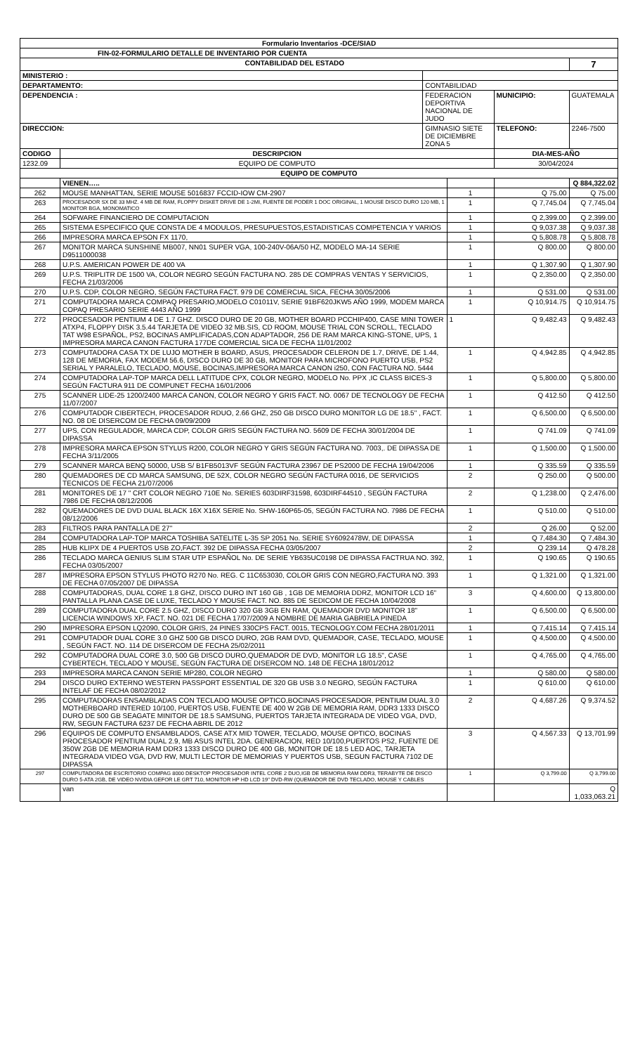| Formulario Inventarios -DCE/SIAD | | | | | | |
| FIN-02-FORMULARIO DETALLE DE INVENTARIO POR CUENTA | | | | | | |
| CONTABILIDAD DEL ESTADO | | | | | | 7 |
| MINISTERIO : | | | | | | |
| DEPARTAMENTO: | | CONTABILIDAD | | | | |
| DEPENDENCIA : | | FEDERACION DEPORTIVA NACIONAL DE JUDO | | MUNICIPIO: | | GUATEMALA |
| DIRECCION: | | GIMNASIO SIETE DE DICIEMBRE ZONA 5 | | TELEFONO: | | 2246-7500 |
| CODIGO | DESCRIPCION | | | DIA-MES-AÑO | | |
| 1232.09 | EQUIPO DE COMPUTO | | | 30/04/2024 | | |
| EQUIPO DE COMPUTO | | | | | | |
| | VIENEN….. | | | | Q 884,322.02 | |
| 262 | MOUSE MANHATTAN, SERIE MOUSE 5016837 FCCID-IOW CM-2907 | | 1 | Q 75.00 | Q 75.00 | |
| 263 | PROCESADOR SX DE 33 MHZ. 4 MB DE RAM, FLOPPY DISKET DRIVE DE 1-2MI, FUENTE DE PODER 1 DOC ORIGINAL, 1 MOUSE DISCO DURO 120 MB, 1 MONITOR BGA, MONOMATICO | | 1 | Q 7,745.04 | Q 7,745.04 | |
| 264 | SOFWARE FINANCIERO DE COMPUTACION | | 1 | Q 2,399.00 | Q 2,399.00 | |
| 265 | SISTEMA ESPECIFICO QUE CONSTA DE 4 MODULOS, PRESUPUESTOS,ESTADISTICAS COMPETENCIA Y VARIOS | | 1 | Q 9,037.38 | Q 9,037.38 | |
| 266 | IMPRESORA MARCA EPSON FX 1170, | | 1 | Q 5,808.78 | Q 5,808.78 | |
| 267 | MONITOR MARCA SUNSHINE MB007, NN01 SUPER VGA, 100-240V-06A/50 HZ, MODELO MA-14 SERIE D9511000038 | | 1 | Q 800.00 | Q 800.00 | |
| 268 | U.P.S. AMERICAN POWER DE 400 VA | | 1 | Q 1,307.90 | Q 1,307.90 | |
| 269 | U.P.S. TRIPLITR DE 1500 VA, COLOR NEGRO SEGÚN FACTURA NO. 285 DE COMPRAS VENTAS Y SERVICIOS, FECHA 21/03/2006 | | 1 | Q 2,350.00 | Q 2,350.00 | |
| 270 | U.P.S. CDP, COLOR NEGRO, SEGÚN FACTURA FACT. 979 DE COMERCIAL SICA, FECHA 30/05/2006 | | 1 | Q 531.00 | Q 531.00 | |
| 271 | COMPUTADORA MARCA COMPAQ PRESARIO,MODELO C01011V, SERIE 91BF620JKW5 AÑO 1999, MODEM MARCA COPAQ PRESARIO SERIE 4443 AÑO 1999 | | 1 | Q 10,914.75 | Q 10,914.75 | |
| 272 | PROCESADOR PENTIUM 4 DE 1.7 GHZ. DISCO DURO DE 20 GB, MOTHER BOARD PCCHIP400, CASE MINI TOWER ATXP4, FLOPPY DISK 3.5.44 TARJETA DE VIDEO 32 MB.SIS, CD ROOM, MOUSE TRIAL CON SCROLL, TECLADO TAT W98 ESPAÑOL, PS2, BOCINAS AMPLIFICADAS,CON ADAPTADOR, 256 DE RAM MARCA KING-STONE, UPS, 1 IMPRESORA MARCA CANON FACTURA 177DE COMERCIAL SICA DE FECHA 11/01/2002 | | 1 | Q 9,482.43 | Q 9,482.43 | |
| 273 | COMPUTADORA CASA TX DE LUJO MOTHER B BOARD, ASUS, PROCESADOR CELERON DE 1.7, DRIVE, DE 1.44, 128 DE MEMORIA, FAX MODEM 56.6, DISCO DURO DE 30 GB, MONITOR PARA MICROFONO PUERTO USB, PS2 SERIAL Y PARALELO, TECLADO, MOUSE, BOCINAS,IMPRESORA MARCA CANON i250, CON FACTURA NO. 5444 | | 1 | Q 4,942.85 | Q 4,942.85 | |
| 274 | COMPUTADORA LAP-TOP MARCA DELL LATITUDE CPX, COLOR NEGRO, MODELO No. PPX ,IC CLASS BICES-3 SEGÚN FACTURA 911 DE COMPUNET FECHA 16/01/2006 | | 1 | Q 5,800.00 | Q 5,800.00 | |
| 275 | SCANNER LIDE-25 1200/2400 MARCA CANON, COLOR NEGRO Y GRIS FACT. NO. 0067 DE TECNOLOGY DE FECHA 11/07/2007 | | 1 | Q 412.50 | Q 412.50 | |
| 276 | COMPUTADOR CIBERTECH, PROCESADOR RDUO, 2.66 GHZ, 250 GB DISCO DURO MONITOR LG DE 18.5" , FACT. NO. 08 DE DISERCOM DE FECHA 09/09/2009 | | 1 | Q 6,500.00 | Q 6,500.00 | |
| 277 | UPS, CON REGULADOR, MARCA CDP, COLOR GRIS SEGÚN FACTURA NO. 5609 DE FECHA 30/01/2004 DE DIPASSA | | 1 | Q 741.09 | Q 741.09 | |
| 278 | IMPRESORA MARCA EPSON STYLUS R200, COLOR NEGRO Y GRIS SEGÚN FACTURA NO. 7003,. DE DIPASSA DE FECHA 3/11/2005 | | 1 | Q 1,500.00 | Q 1,500.00 | |
| 279 | SCANNER MARCA BENQ 50000, USB S/ B1FB5013VF SEGÚN FACTURA 23967 DE PS2000 DE FECHA 19/04/2006 | | 1 | Q 335.59 | Q 335.59 | |
| 280 | QUEMADORES DE CD MARCA SAMSUNG, DE 52X, COLOR NEGRO SEGÚN FACTURA 0016, DE SERVICIOS TECNICOS DE FECHA 21/07/2006 | | 2 | Q 250.00 | Q 500.00 | |
| 281 | MONITORES DE 17 " CRT COLOR NEGRO 710E No. SERIES 603DIRF31598, 603DIRF44510 , SEGÚN FACTURA 7986 DE FECHA 08/12/2006 | | 2 | Q 1,238.00 | Q 2,476.00 | |
| 282 | QUEMADORES DE DVD DUAL BLACK 16X X16X SERIE No. SHW-160P65-05, SEGÚN FACTURA NO. 7986 DE FECHA 08/12/2006 | | 1 | Q 510.00 | Q 510.00 | |
| 283 | FILTROS PARA PANTALLA DE 27" | | 2 | Q 26.00 | Q 52.00 | |
| 284 | COMPUTADORA LAP-TOP MARCA TOSHIBA SATELITE L-35 SP 2051 No. SERIE SY6092478W, DE DIPASSA | | 1 | Q 7,484.30 | Q 7,484.30 | |
| 285 | HUB KLIPX DE 4 PUERTOS USB ZO,FACT. 392 DE DIPASSA FECHA 03/05/2007 | | 2 | Q 239.14 | Q 478.28 | |
| 286 | TECLADO MARCA GENIUS SLIM STAR UTP ESPAÑOL No. DE SERIE YB635UC0198 DE DIPASSA FACTRUA NO. 392, FECHA 03/05/2007 | | 1 | Q 190.65 | Q 190.65 | |
| 287 | IMPRESORA EPSON STYLUS PHOTO R270 No. REG. C 11C653030, COLOR GRIS CON NEGRO,FACTURA NO. 393 DE FECHA 07/05/2007 DE DIPASSA | | 1 | Q 1,321.00 | Q 1,321.00 | |
| 288 | COMPUTADORAS, DUAL CORE 1.8 GHZ, DISCO DURO INT 160 GB , 1GB DE MEMORIA DDRZ, MONITOR LCD 16" PANTALLA PLANA CASE DE LUXE, TECLADO Y MOUSE FACT. NO. 885 DE SEDICOM DE FECHA 10/04/2008 | | 3 | Q 4,600.00 | Q 13,800.00 | |
| 289 | COMPUTADORA DUAL CORE 2.5 GHZ, DISCO DURO 320 GB 3GB EN RAM, QUEMADOR DVD MONITOR 18" LICENCIA WINDOWS XP, FACT. NO. 021 DE FECHA 17/07/2009 A NOMBRE DE MARIA GABRIELA PINEDA | | 1 | Q 6,500.00 | Q 6,500.00 | |
| 290 | IMPRESORA EPSON LQ2090, COLOR GRIS, 24 PINES 330CPS FACT. 0015, TECNOLOGY.COM FECHA 28/01/2011 | | 1 | Q 7,415.14 | Q 7,415.14 | |
| 291 | COMPUTADOR DUAL CORE 3.0 GHZ 500 GB DISCO DURO, 2GB RAM DVD, QUEMADOR, CASE, TECLADO, MOUSE , SEGÚN FACT. NO. 114 DE DISERCOM DE FECHA 25/02/2011 | | 1 | Q 4,500.00 | Q 4,500.00 | |
| 292 | COMPUTADORA DUAL CORE 3.0, 500 GB DISCO DURO,QUEMADOR DE DVD, MONITOR LG 18.5", CASE CYBERTECH, TECLADO Y MOUSE, SEGÚN FACTURA DE DISERCOM NO. 148 DE FECHA 18/01/2012 | | 1 | Q 4,765.00 | Q 4,765.00 | |
| 293 | IMPRESORA MARCA CANON SERIE MP280, COLOR NEGRO | | 1 | Q 580.00 | Q 580.00 | |
| 294 | DISCO DURO EXTERNO WESTERN PASSPORT ESSENTIAL DE 320 GB USB 3.0 NEGRO, SEGÚN FACTURA INTELAF DE FECHA 08/02/2012 | | 1 | Q 610.00 | Q 610.00 | |
| 295 | COMPUTADORAS ENSAMBLADAS CON TECLADO MOUSE OPTICO,BOCINAS PROCESADOR, PENTIUM DUAL 3.0 MOTHERBOARD INTERED 10/100, PUERTOS USB, FUENTE DE 400 W 2GB DE MEMORIA RAM, DDR3 1333 DISCO DURO DE 500 GB SEAGATE MINITOR DE 18.5 SAMSUNG, PUERTOS TARJETA INTEGRADA DE VIDEO VGA, DVD, RW, SEGUN FACTURA 6237 DE FECHA ABRIL DE 2012 | | 2 | Q 4,687.26 | Q 9,374.52 | |
| 296 | EQUIPOS DE COMPUTO ENSAMBLADOS, CASE ATX MID TOWER, TECLADO, MOUSE OPTICO, BOCINAS PROCESADOR PENTIUM DUAL 2.9, MB ASUS INTEL 2DA. GENERACION, RED 10/100,PUERTOS PS2, FUENTE DE 350W 2GB DE MEMORIA RAM DDR3 1333 DISCO DURO DE 400 GB, MONITOR DE 18.5 LED AOC, TARJETA INTEGRADA VIDEO VGA, DVD RW, MULTI LECTOR DE MEMORIAS Y PUERTOS USB, SEGUN FACTURA 7102 DE DIPASSA | | 3 | Q 4,567.33 | Q 13,701.99 | |
| 297 | COMPUTADORA DE ESCRITORIO COMPAG 8000 DESKTOP PROCESADOR INTEL CORE 2 DUO,IGB DE MEMORIA RAM DDR3, TERABYTE DE DISCO DURO 5-ATA 2GB, DE VIDEO NVIDIA GEFOR LE GRT 710, MONITOR HP HD LCD 19" DVD-RW (QUEMADOR DE DVD TECLADO, MOUSE Y CABLES | | 1 | Q 3,799.00 | Q 3,799.00 | |
| | van | | | | Q 1,033,063.21 | |